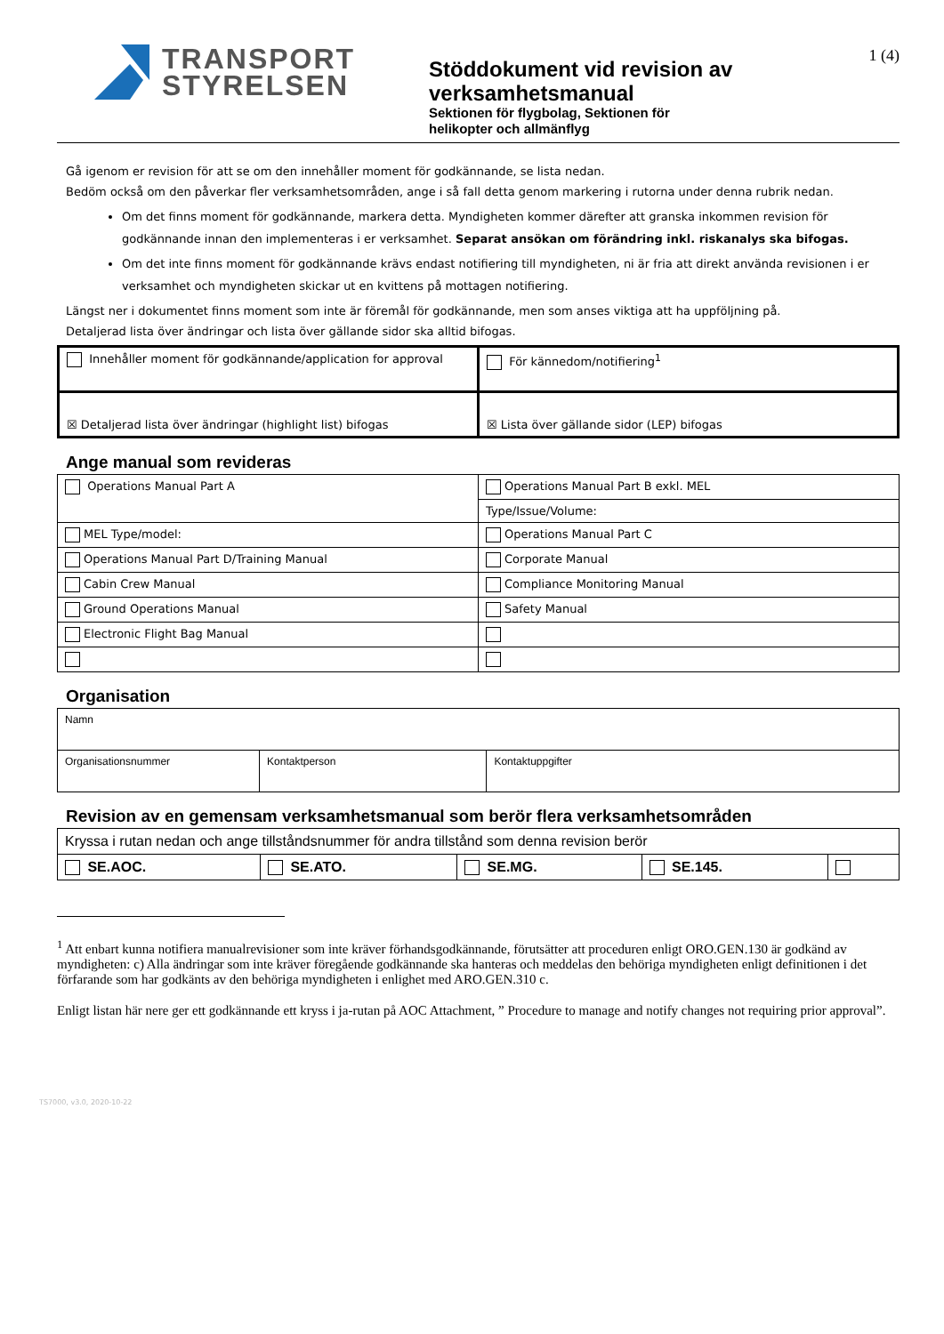TRANSPORT
STYRELSEN
Stöddokument vid revision av verksamhetsmanual
Sektionen för flygbolag, Sektionen för
helikopter och allmänflyg
1 (4)
Gå igenom er revision för att se om den innehåller moment för godkännande, se lista nedan.
Bedöm också om den påverkar fler verksamhetsområden, ange i så fall detta genom markering i rutorna under denna rubrik nedan.
Om det finns moment för godkännande, markera detta. Myndigheten kommer därefter att granska inkommen revision för godkännande innan den implementeras i er verksamhet. Separat ansökan om förändring inkl. riskanalys ska bifogas.
Om det inte finns moment för godkännande krävs endast notifiering till myndigheten, ni är fria att direkt använda revisionen i er verksamhet och myndigheten skickar ut en kvittens på mottagen notifiering.
Längst ner i dokumentet finns moment som inte är föremål för godkännande, men som anses viktiga att ha uppföljning på.
Detaljerad lista över ändringar och lista över gällande sidor ska alltid bifogas.
| Innehåller moment för godkännande/application for approval | För kännedom/notifiering<sup>1</sup> |
| ☒ Detaljerad lista över ändringar (highlight list) bifogas | ☒ Lista över gällande sidor (LEP) bifogas |
Ange manual som revideras
| Operations Manual Part A | Operations Manual Part B exkl. MEL |
| | Type/Issue/Volume: |
| MEL Type/model: | Operations Manual Part C |
| Operations Manual Part D/Training Manual | Corporate Manual |
| Cabin Crew Manual | Compliance Monitoring Manual |
| Ground Operations Manual | Safety Manual |
| Electronic Flight Bag Manual | |
Organisation
| Namn | | |
| Organisationsnummer | Kontaktperson | Kontaktuppgifter |
Revision av en gemensam verksamhetsmanual som berör flera verksamhetsområden
| Kryssa i rutan nedan och ange tillståndsnummer för andra tillstånd som denna revision berör | | | | |
| SE.AOC. | SE.ATO. | SE.MG. | SE.145. | |
<sup>1</sup> Att enbart kunna notifiera manualrevisioner som inte kräver förhandsgodkännande, förutsätter att proceduren enligt ORO.GEN.130 är godkänd av myndigheten: c) Alla ändringar som inte kräver föregående godkännande ska hanteras och meddelas den behöriga myndigheten enligt definitionen i det förfarande som har godkänts av den behöriga myndigheten i enlighet med ARO.GEN.310 c.
Enligt listan här nere ger ett godkännande ett kryss i ja-rutan på AOC Attachment, ” Procedure to manage and notify changes not requiring prior approval”.
TS7000, v3.0, 2020-10-22